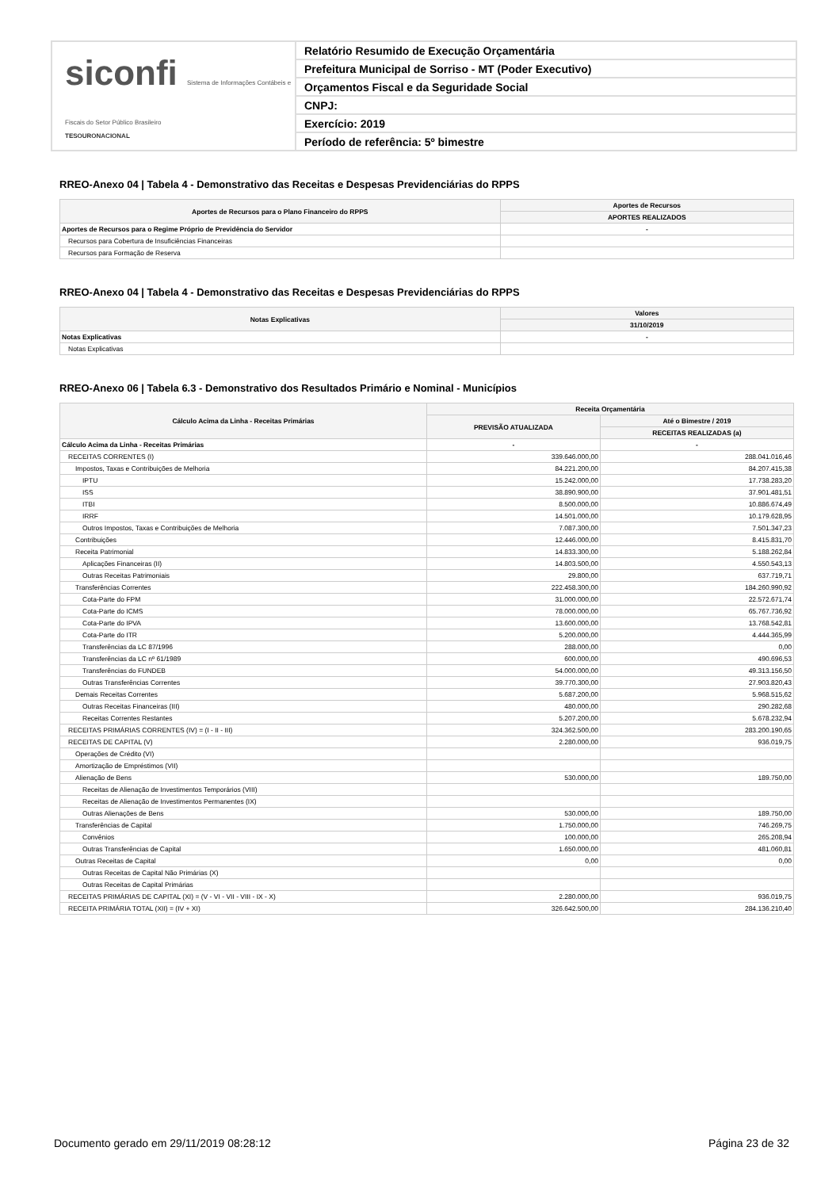siconfi Sistema de Informações Contábeis e Fiscais do Setor Público Brasileiro
TESOURONACIONAL
Relatório Resumido de Execução Orçamentária
Prefeitura Municipal de Sorriso - MT (Poder Executivo)
Orçamentos Fiscal e da Seguridade Social
CNPJ:
Exercício: 2019
Período de referência: 5º bimestre
RREO-Anexo 04 | Tabela 4 - Demonstrativo das Receitas e Despesas Previdenciárias do RPPS
| Aportes de Recursos para o Plano Financeiro do RPPS | Aportes de Recursos |
| --- | --- |
| | APORTES REALIZADOS |
| Aportes de Recursos para o Regime Próprio de Previdência do Servidor | - |
| Recursos para Cobertura de Insuficiências Financeiras | |
| Recursos para Formação de Reserva | |
RREO-Anexo 04 | Tabela 4 - Demonstrativo das Receitas e Despesas Previdenciárias do RPPS
| Notas Explicativas | Valores |
| --- | --- |
| | 31/10/2019 |
| Notas Explicativas | - |
| Notas Explicativas | |
RREO-Anexo 06 | Tabela 6.3 - Demonstrativo dos Resultados Primário e Nominal - Municípios
| Cálculo Acima da Linha - Receitas Primárias | Receita Orçamentária | |
| --- | --- | --- |
| | PREVISÃO ATUALIZADA | Até o Bimestre / 2019 |
| | | RECEITAS REALIZADAS (a) |
| Cálculo Acima da Linha - Receitas Primárias | - | - |
| RECEITAS CORRENTES (I) | 339.646.000,00 | 288.041.016,46 |
| Impostos, Taxas e Contribuições de Melhoria | 84.221.200,00 | 84.207.415,38 |
| IPTU | 15.242.000,00 | 17.738.283,20 |
| ISS | 38.890.900,00 | 37.901.481,51 |
| ITBI | 8.500.000,00 | 10.886.674,49 |
| IRRF | 14.501.000,00 | 10.179.628,95 |
| Outros Impostos, Taxas e Contribuições de Melhoria | 7.087.300,00 | 7.501.347,23 |
| Contribuições | 12.446.000,00 | 8.415.831,70 |
| Receita Patrimonial | 14.833.300,00 | 5.188.262,84 |
| Aplicações Financeiras (II) | 14.803.500,00 | 4.550.543,13 |
| Outras Receitas Patrimoniais | 29.800,00 | 637.719,71 |
| Transferências Correntes | 222.458.300,00 | 184.260.990,92 |
| Cota-Parte do FPM | 31.000.000,00 | 22.572.671,74 |
| Cota-Parte do ICMS | 78.000.000,00 | 65.767.736,92 |
| Cota-Parte do IPVA | 13.600.000,00 | 13.768.542,81 |
| Cota-Parte do ITR | 5.200.000,00 | 4.444.365,99 |
| Transferências da LC 87/1996 | 288.000,00 | 0,00 |
| Transferências da LC nº 61/1989 | 600.000,00 | 490.696,53 |
| Transferências do FUNDEB | 54.000.000,00 | 49.313.156,50 |
| Outras Transferências Correntes | 39.770.300,00 | 27.903.820,43 |
| Demais Receitas Correntes | 5.687.200,00 | 5.968.515,62 |
| Outras Receitas Financeiras (III) | 480.000,00 | 290.282,68 |
| Receitas Correntes Restantes | 5.207.200,00 | 5.678.232,94 |
| RECEITAS PRIMÁRIAS CORRENTES (IV) = (I - II - III) | 324.362.500,00 | 283.200.190,65 |
| RECEITAS DE CAPITAL (V) | 2.280.000,00 | 936.019,75 |
| Operações de Crédito (VI) | | |
| Amortização de Empréstimos (VII) | | |
| Alienação de Bens | 530.000,00 | 189.750,00 |
| Receitas de Alienação de Investimentos Temporários (VIII) | | |
| Receitas de Alienação de Investimentos Permanentes (IX) | | |
| Outras Alienações de Bens | 530.000,00 | 189.750,00 |
| Transferências de Capital | 1.750.000,00 | 746.269,75 |
| Convênios | 100.000,00 | 265.208,94 |
| Outras Transferências de Capital | 1.650.000,00 | 481.060,81 |
| Outras Receitas de Capital | 0,00 | 0,00 |
| Outras Receitas de Capital Não Primárias (X) | | |
| Outras Receitas de Capital Primárias | | |
| RECEITAS PRIMÁRIAS DE CAPITAL (XI) = (V - VI - VII - VIII - IX - X) | 2.280.000,00 | 936.019,75 |
| RECEITA PRIMÁRIA TOTAL (XII) = (IV + XI) | 326.642.500,00 | 284.136.210,40 |
Documento gerado em 29/11/2019 08:28:12 Página 23 de 32